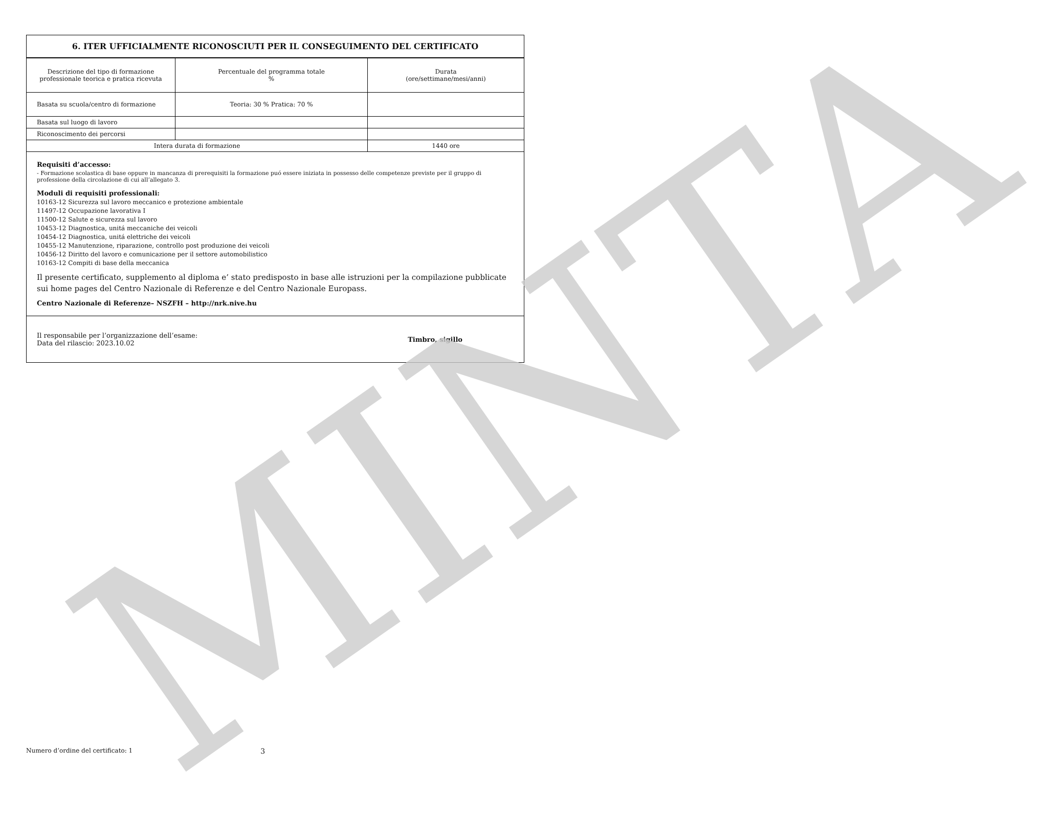6. ITER UFFICIALMENTE RICONOSCIUTI PER IL CONSEGUIMENTO DEL CERTIFICATO
| Descrizione del tipo di formazione professionale teorica e pratica ricevuta | Percentuale del programma totale % | Durata (ore/settimane/mesi/anni) |
| Basata su scuola/centro di formazione | Teoria: 30 % Pratica: 70 % | |
| Basata sul luogo di lavoro | | |
| Riconoscimento dei percorsi | | |
| Intera durata di formazione | | 1440 ore |
Requisiti d’accesso:
- Formazione scolastica di base oppure in mancanza di prerequisiti la formazione puó essere iniziata in possesso delle competenze previste per il gruppo di professione della circolazione di cui all’allegato 3.
Moduli di requisiti professionali:
10163-12 Sicurezza sul lavoro meccanico e protezione ambientale
11497-12 Occupazione lavorativa I
11500-12 Salute e sicurezza sul lavoro
10453-12 Diagnostica, unitá meccaniche dei veicoli
10454-12 Diagnostica, unitá elettriche dei veicoli
10455-12 Manutenzione, riparazione, controllo post produzione dei veicoli
10456-12 Diritto del lavoro e comunicazione per il settore automobilistico
10163-12 Compiti di base della meccanica
Il presente certificato, supplemento al diploma e’ stato predisposto in base alle istruzioni per la compilazione pubblicate sui home pages del Centro Nazionale di Referenze e del Centro Nazionale Europass.
Centro Nazionale di Referenze– NSZFH – http://nrk.nive.hu
Il responsabile per l’organizzazione dell’esame:
Data del rilascio: 2023.10.02
Timbro, sigillo
MINTA Numero d’ordine del certificato: 1 3